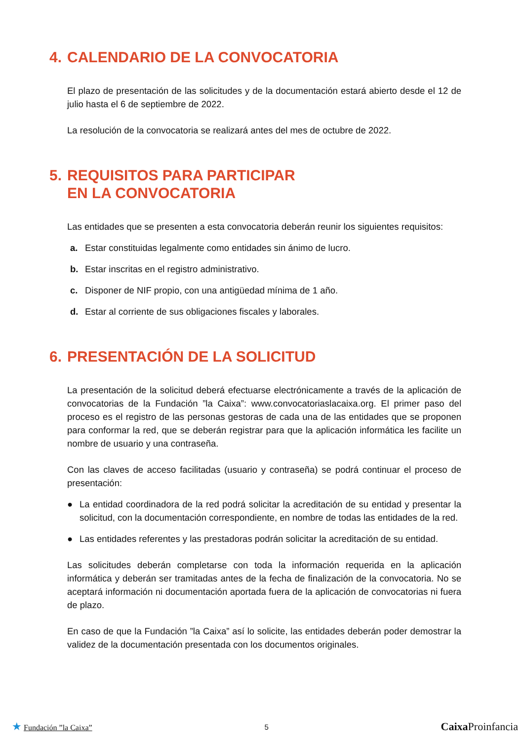4. CALENDARIO DE LA CONVOCATORIA
El plazo de presentación de las solicitudes y de la documentación estará abierto desde el 12 de julio hasta el 6 de septiembre de 2022.
La resolución de la convocatoria se realizará antes del mes de octubre de 2022.
5. REQUISITOS PARA PARTICIPAR
EN LA CONVOCATORIA
Las entidades que se presenten a esta convocatoria deberán reunir los siguientes requisitos:
a. Estar constituidas legalmente como entidades sin ánimo de lucro.
b. Estar inscritas en el registro administrativo.
c. Disponer de NIF propio, con una antigüedad mínima de 1 año.
d. Estar al corriente de sus obligaciones fiscales y laborales.
6. PRESENTACIÓN DE LA SOLICITUD
La presentación de la solicitud deberá efectuarse electrónicamente a través de la aplicación de convocatorias de la Fundación ”la Caixa”: www.convocatoriaslacaixa.org. El primer paso del proceso es el registro de las personas gestoras de cada una de las entidades que se proponen para conformar la red, que se deberán registrar para que la aplicación informática les facilite un nombre de usuario y una contraseña.
Con las claves de acceso facilitadas (usuario y contraseña) se podrá continuar el proceso de presentación:
● La entidad coordinadora de la red podrá solicitar la acreditación de su entidad y presentar la solicitud, con la documentación correspondiente, en nombre de todas las entidades de la red.
● Las entidades referentes y las prestadoras podrán solicitar la acreditación de su entidad.
Las solicitudes deberán completarse con toda la información requerida en la aplicación informática y deberán ser tramitadas antes de la fecha de finalización de la convocatoria. No se aceptará información ni documentación aportada fuera de la aplicación de convocatorias ni fuera de plazo.
En caso de que la Fundación ”la Caixa” así lo solicite, las entidades deberán poder demostrar la validez de la documentación presentada con los documentos originales.
★ Fundación ”la Caixa” 5 Caixa Proinfancia